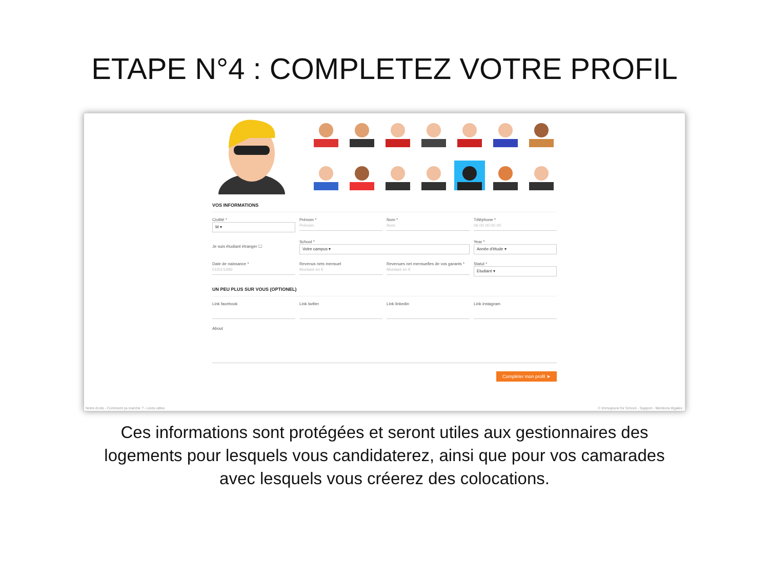ETAPE N°4 : COMPLETEZ VOTRE PROFIL
VOS INFORMATIONS
Civilité *
M ▾
Prénom *
Prénom
Nom *
Nom
Téléphone *
06 00 00 00 00
Je suis étudiant étranger ☐ School *
Votre campus ▾
Year *
Année d'étude ▾
Date de naissance *
01/01/1992
Revenus nets mensuel
Montant en €
Revenues net mensuelles de vos garants *
Montant en €
Statut *
Etudiant ▾
UN PEU PLUS SUR VOUS (OPTIONEL)
Link facebook Link twitter Link linkedin Link instagram
About
Compléter mon profil ➤
Notre école - Comment ça marche ? - Liens utiles © Immojeune for School - Support - Mentions légales
Ces informations sont protégées et seront utiles aux gestionnaires des logements pour lesquels vous candidaterez, ainsi que pour vos camarades avec lesquels vous créerez des colocations.